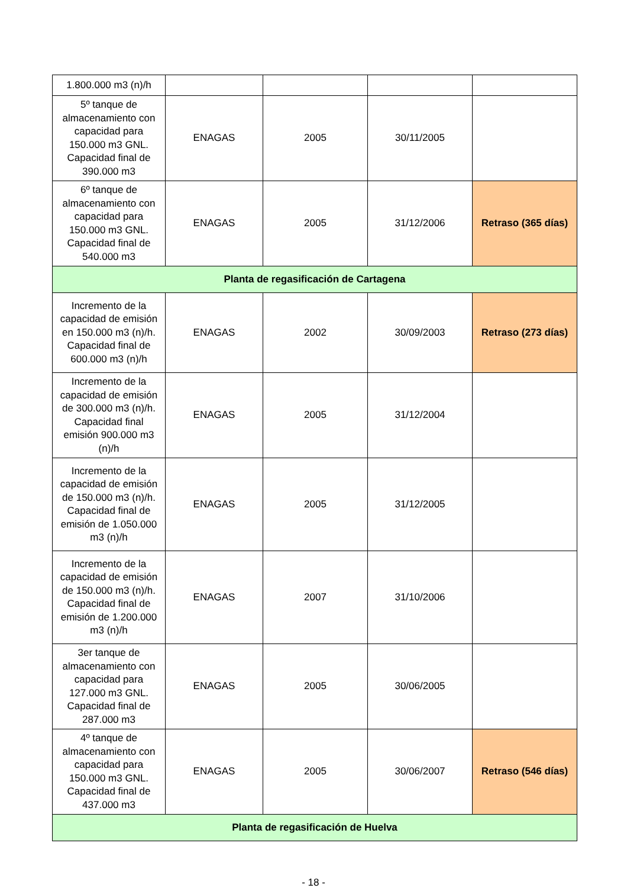| 1.800.000 m3 (n)/h | | | | |
| 5º tanque de almacenamiento con capacidad para 150.000 m3 GNL. Capacidad final de 390.000 m3 | ENAGAS | 2005 | 30/11/2005 | |
| 6º tanque de almacenamiento con capacidad para 150.000 m3 GNL. Capacidad final de 540.000 m3 | ENAGAS | 2005 | 31/12/2006 | Retraso (365 días) |
| Planta de regasificación de Cartagena | | | | |
| Incremento de la capacidad de emisión en 150.000 m3 (n)/h. Capacidad final de 600.000 m3 (n)/h | ENAGAS | 2002 | 30/09/2003 | Retraso (273 días) |
| Incremento de la capacidad de emisión de 300.000 m3 (n)/h. Capacidad final emisión 900.000 m3 (n)/h | ENAGAS | 2005 | 31/12/2004 | |
| Incremento de la capacidad de emisión de 150.000 m3 (n)/h. Capacidad final de emisión de 1.050.000 m3 (n)/h | ENAGAS | 2005 | 31/12/2005 | |
| Incremento de la capacidad de emisión de 150.000 m3 (n)/h. Capacidad final de emisión de 1.200.000 m3 (n)/h | ENAGAS | 2007 | 31/10/2006 | |
| 3er tanque de almacenamiento con capacidad para 127.000 m3 GNL. Capacidad final de 287.000 m3 | ENAGAS | 2005 | 30/06/2005 | |
| 4º tanque de almacenamiento con capacidad para 150.000 m3 GNL. Capacidad final de 437.000 m3 | ENAGAS | 2005 | 30/06/2007 | Retraso (546 días) |
| Planta de regasificación de Huelva | | | | |
- 18 -